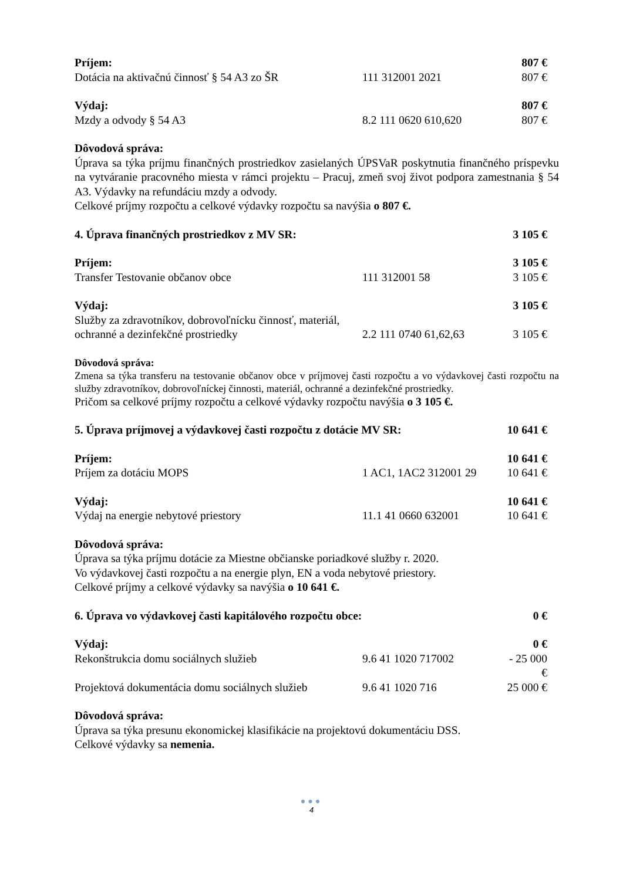Príjem: 807 €
Dotácia na aktivačnú činnosť § 54 A3 zo ŠR 111 312001 2021 807 €
Výdaj: 807 €
Mzdy a odvody § 54 A3 8.2 111 0620 610,620 807 €
Dôvodová správa:
Úprava sa týka príjmu finančných prostriedkov zasielaných ÚPSVaR poskytnutia finančného príspevku na vytváranie pracovného miesta v rámci projektu – Pracuj, zmeň svoj život podpora zamestnania § 54 A3. Výdavky na refundáciu mzdy a odvody.
Celkové príjmy rozpočtu a celkové výdavky rozpočtu sa navýšia o 807 €.
4. Úprava finančných prostriedkov z MV SR: 3 105 €
Príjem: 3 105 €
Transfer Testovanie občanov obce 111 312001 58 3 105 €
Výdaj: 3 105 €
Služby za zdravotníkov, dobrovoľnícku činnosť, materiál,
ochranné a dezinfekčné prostriedky 2.2 111 0740 61,62,63 3 105 €
Dôvodová správa:
Zmena sa týka transferu na testovanie občanov obce v príjmovej časti rozpočtu a vo výdavkovej časti rozpočtu na služby zdravotníkov, dobrovoľníckej činnosti, materiál, ochranné a dezinfekčné prostriedky.
Pričom sa celkové príjmy rozpočtu a celkové výdavky rozpočtu navýšia o 3 105 €.
5. Úprava príjmovej a výdavkovej časti rozpočtu z dotácie MV SR: 10 641 €
Príjem: 10 641 €
Príjem za dotáciu MOPS 1 AC1, 1AC2 312001 29 10 641 €
Výdaj: 10 641 €
Výdaj na energie nebytové priestory 11.1 41 0660 632001 10 641 €
Dôvodová správa:
Úprava sa týka príjmu dotácie za Miestne občianske poriadkové služby r. 2020.
Vo výdavkovej časti rozpočtu a na energie plyn, EN a voda nebytové priestory.
Celkové príjmy a celkové výdavky sa navýšia o 10 641 €.
6. Úprava vo výdavkovej časti kapitálového rozpočtu obce: 0 €
Výdaj: 0 €
Rekonštrukcia domu sociálnych služieb 9.6 41 1020 717002 - 25 000 €
Projektová dokumentácia domu sociálnych služieb 9.6 41 1020 716 25 000 €
Dôvodová správa:
Úprava sa týka presunu ekonomickej klasifikácie na projektovú dokumentáciu DSS.
Celkové výdavky sa nemenia.
●●●
4